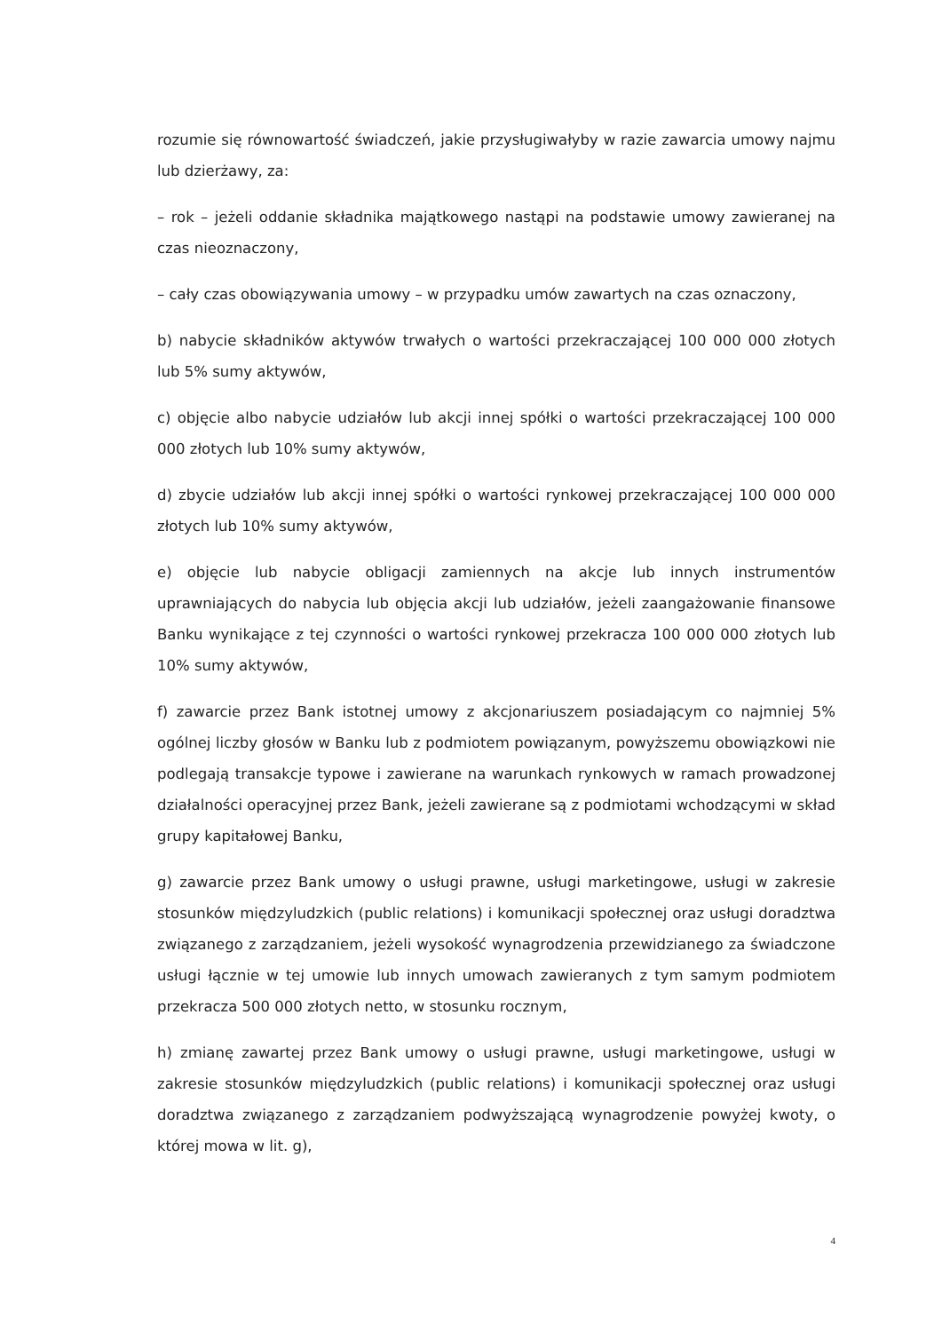rozumie się równowartość świadczeń, jakie przysługiwałyby w razie zawarcia umowy najmu lub dzierżawy, za:
– rok – jeżeli oddanie składnika majątkowego nastąpi na podstawie umowy zawieranej na czas nieoznaczony,
– cały czas obowiązywania umowy – w przypadku umów zawartych na czas oznaczony,
b) nabycie składników aktywów trwałych o wartości przekraczającej 100 000 000 złotych lub 5% sumy aktywów,
c) objęcie albo nabycie udziałów lub akcji innej spółki o wartości przekraczającej 100 000 000 złotych lub 10% sumy aktywów,
d) zbycie udziałów lub akcji innej spółki o wartości rynkowej przekraczającej 100 000 000 złotych lub 10% sumy aktywów,
e) objęcie lub nabycie obligacji zamiennych na akcje lub innych instrumentów uprawniających do nabycia lub objęcia akcji lub udziałów, jeżeli zaangażowanie finansowe Banku wynikające z tej czynności o wartości rynkowej przekracza 100 000 000 złotych lub 10% sumy aktywów,
f) zawarcie przez Bank istotnej umowy z akcjonariuszem posiadającym co najmniej 5% ogólnej liczby głosów w Banku lub z podmiotem powiązanym, powyższemu obowiązkowi nie podlegają transakcje typowe i zawierane na warunkach rynkowych w ramach prowadzonej działalności operacyjnej przez Bank, jeżeli zawierane są z podmiotami wchodzącymi w skład grupy kapitałowej Banku,
g) zawarcie przez Bank umowy o usługi prawne, usługi marketingowe, usługi w zakresie stosunków międzyludzkich (public relations) i komunikacji społecznej oraz usługi doradztwa związanego z zarządzaniem, jeżeli wysokość wynagrodzenia przewidzianego za świadczone usługi łącznie w tej umowie lub innych umowach zawieranych z tym samym podmiotem przekracza 500 000 złotych netto, w stosunku rocznym,
h) zmianę zawartej przez Bank umowy o usługi prawne, usługi marketingowe, usługi w zakresie stosunków międzyludzkich (public relations) i komunikacji społecznej oraz usługi doradztwa związanego z zarządzaniem podwyższającą wynagrodzenie powyżej kwoty, o której mowa w lit. g),
4